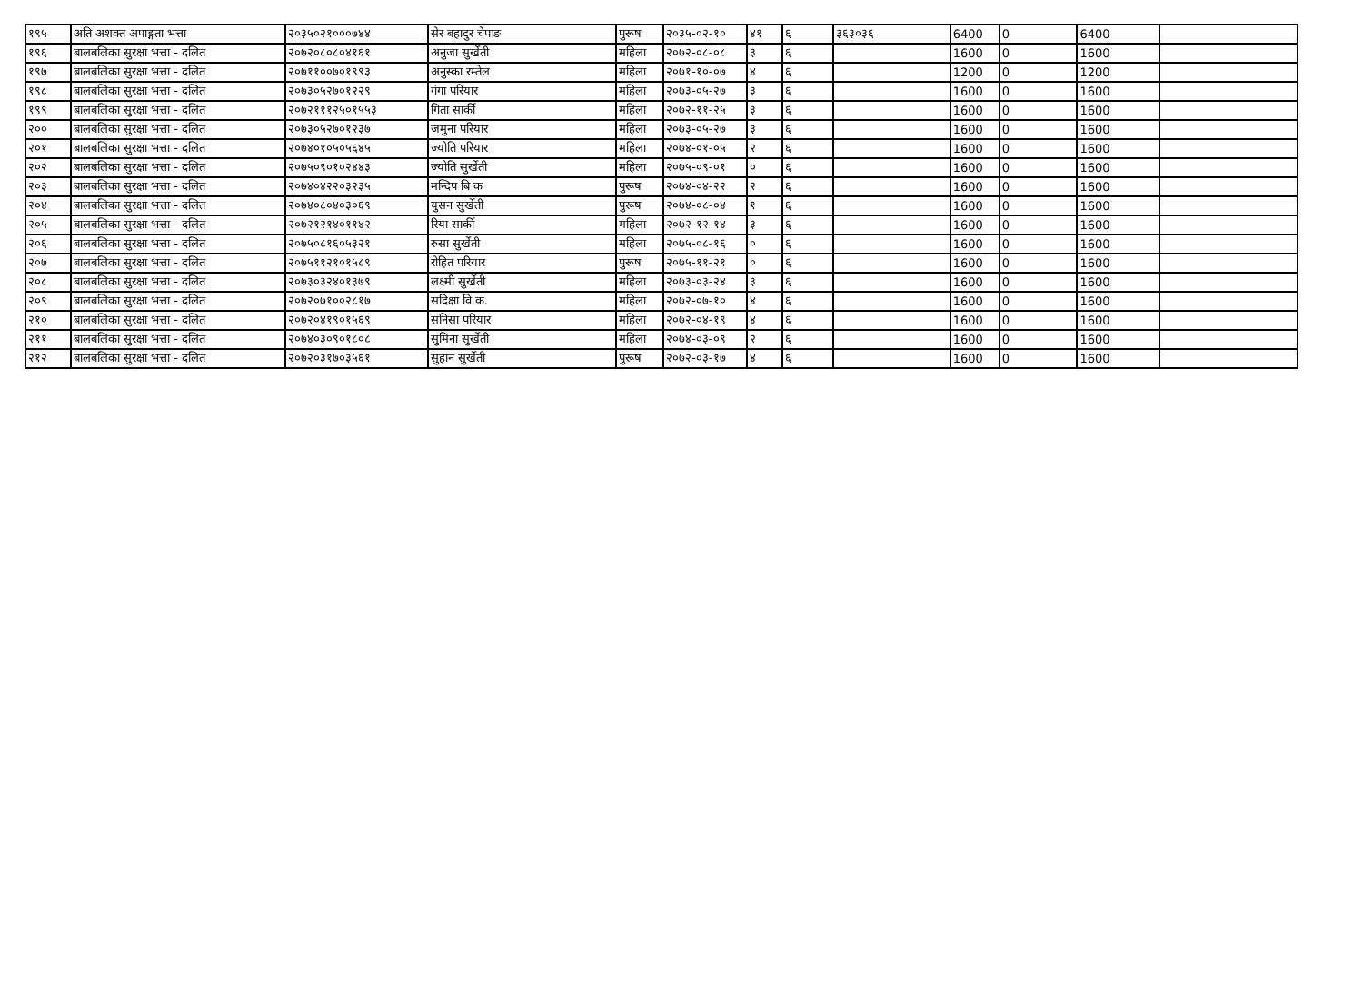| १९५ | अति अशक्त अपाङ्गता भत्ता | २०३५०२१०००७४४ | सेर बहादुर चेपाङ | पुरूष | २०३५-०२-१० | ४१ | ६ | ३६३०३६ | 6400 | 0 | 6400 | |
| १९६ | बालबलिका सुरक्षा भत्ता - दलित | २०७२०८०८०४१६१ | अनुजा सुर्खेती | महिला | २०७२-०८-०८ | ३ | ६ | | 1600 | 0 | 1600 | |
| १९७ | बालबलिका सुरक्षा भत्ता - दलित | २०७११००७०१९९३ | अनुस्का रम्तेल | महिला | २०७१-१०-०७ | ४ | ६ | | 1200 | 0 | 1200 | |
| १९८ | बालबलिका सुरक्षा भत्ता - दलित | २०७३०५२७०१२२९ | गंगा परियार | महिला | २०७३-०५-२७ | ३ | ६ | | 1600 | 0 | 1600 | |
| १९९ | बालबलिका सुरक्षा भत्ता - दलित | २०७२१११२५०१५५३ | गिता सार्की | महिला | २०७२-११-२५ | ३ | ६ | | 1600 | 0 | 1600 | |
| २०० | बालबलिका सुरक्षा भत्ता - दलित | २०७३०५२७०१२३७ | जमुना परियार | महिला | २०७३-०५-२७ | ३ | ६ | | 1600 | 0 | 1600 | |
| २०१ | बालबलिका सुरक्षा भत्ता - दलित | २०७४०१०५०५६४५ | ज्योति परियार | महिला | २०७४-०१-०५ | २ | ६ | | 1600 | 0 | 1600 | |
| २०२ | बालबलिका सुरक्षा भत्ता - दलित | २०७५०९०१०२४४३ | ज्योति सुर्खेती | महिला | २०७५-०९-०१ | ० | ६ | | 1600 | 0 | 1600 | |
| २०३ | बालबलिका सुरक्षा भत्ता - दलित | २०७४०४२२०३२३५ | मन्दिप बि क | पुरूष | २०७४-०४-२२ | २ | ६ | | 1600 | 0 | 1600 | |
| २०४ | बालबलिका सुरक्षा भत्ता - दलित | २०७४०८०४०३०६९ | युसन सुर्खेती | पुरूष | २०७४-०८-०४ | १ | ६ | | 1600 | 0 | 1600 | |
| २०५ | बालबलिका सुरक्षा भत्ता - दलित | २०७२१२१४०११४२ | रिया सार्की | महिला | २०७२-१२-१४ | ३ | ६ | | 1600 | 0 | 1600 | |
| २०६ | बालबलिका सुरक्षा भत्ता - दलित | २०७५०८१६०५३२१ | रुसा सुर्खेती | महिला | २०७५-०८-१६ | ० | ६ | | 1600 | 0 | 1600 | |
| २०७ | बालबलिका सुरक्षा भत्ता - दलित | २०७५११२१०१५८९ | रोहित परियार | पुरूष | २०७५-११-२१ | ० | ६ | | 1600 | 0 | 1600 | |
| २०८ | बालबलिका सुरक्षा भत्ता - दलित | २०७३०३२४०१३७९ | लक्ष्मी सुर्खेती | महिला | २०७३-०३-२४ | ३ | ६ | | 1600 | 0 | 1600 | |
| २०९ | बालबलिका सुरक्षा भत्ता - दलित | २०७२०७१००२८१७ | सदिक्षा वि.क. | महिला | २०७२-०७-१० | ४ | ६ | | 1600 | 0 | 1600 | |
| २१० | बालबलिका सुरक्षा भत्ता - दलित | २०७२०४१९०१५६९ | सनिसा परियार | महिला | २०७२-०४-१९ | ४ | ६ | | 1600 | 0 | 1600 | |
| २११ | बालबलिका सुरक्षा भत्ता - दलित | २०७४०३०९०१८०८ | सुमिना सुर्खेती | महिला | २०७४-०३-०९ | २ | ६ | | 1600 | 0 | 1600 | |
| २१२ | बालबलिका सुरक्षा भत्ता - दलित | २०७२०३१७०३५६१ | सुहान सुर्खेती | पुरूष | २०७२-०३-१७ | ४ | ६ | | 1600 | 0 | 1600 | |